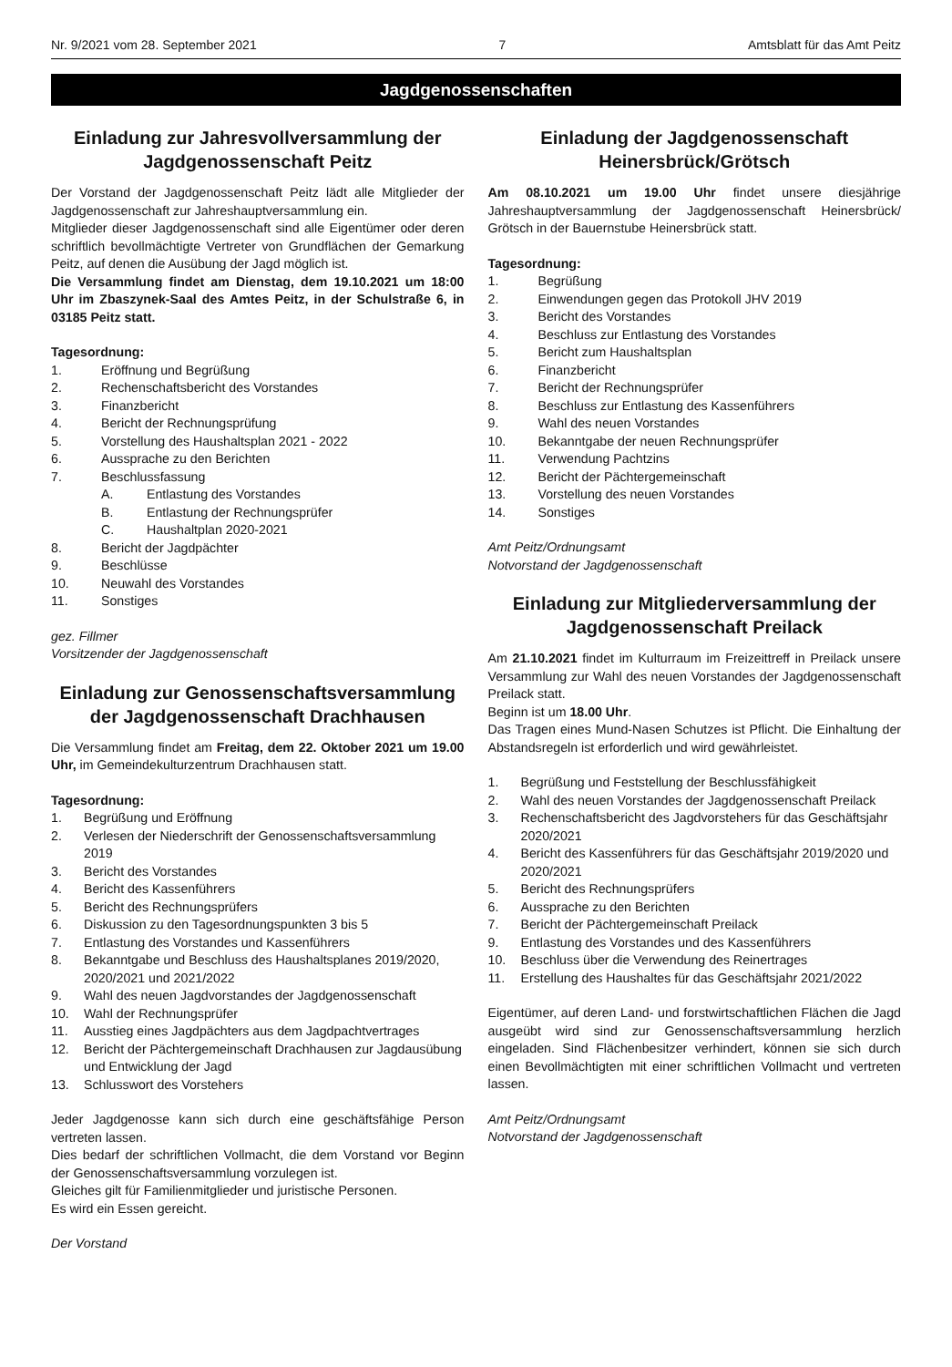Nr. 9/2021 vom 28. September 2021 7 Amtsblatt für das Amt Peitz
Jagdgenossenschaften
Einladung zur Jahresvollversammlung der Jagdgenossenschaft Peitz
Der Vorstand der Jagdgenossenschaft Peitz lädt alle Mitglieder der Jagdgenossenschaft zur Jahreshauptversammlung ein.
Mitglieder dieser Jagdgenossenschaft sind alle Eigentümer oder deren schriftlich bevollmächtigte Vertreter von Grundflächen der Gemarkung Peitz, auf denen die Ausübung der Jagd möglich ist.
Die Versammlung findet am Dienstag, dem 19.10.2021 um 18:00 Uhr im Zbaszynek-Saal des Amtes Peitz, in der Schulstraße 6, in 03185 Peitz statt.
Tagesordnung:
1. Eröffnung und Begrüßung
2. Rechenschaftsbericht des Vorstandes
3. Finanzbericht
4. Bericht der Rechnungsprüfung
5. Vorstellung des Haushaltsplan 2021 - 2022
6. Aussprache zu den Berichten
7. Beschlussfassung
A. Entlastung des Vorstandes
B. Entlastung der Rechnungsprüfer
C. Haushaltplan 2020-2021
8. Bericht der Jagdpächter
9. Beschlüsse
10. Neuwahl des Vorstandes
11. Sonstiges
gez. Fillmer
Vorsitzender der Jagdgenossenschaft
Einladung zur Genossenschaftsversammlung der Jagdgenossenschaft Drachhausen
Die Versammlung findet am Freitag, dem 22. Oktober 2021 um 19.00 Uhr, im Gemeindekulturzentrum Drachhausen statt.
Tagesordnung:
1. Begrüßung und Eröffnung
2. Verlesen der Niederschrift der Genossenschaftsversammlung 2019
3. Bericht des Vorstandes
4. Bericht des Kassenführers
5. Bericht des Rechnungsprüfers
6. Diskussion zu den Tagesordnungspunkten 3 bis 5
7. Entlastung des Vorstandes und Kassenführers
8. Bekanntgabe und Beschluss des Haushaltsplanes 2019/2020, 2020/2021 und 2021/2022
9. Wahl des neuen Jagdvorstandes der Jagdgenossenschaft
10. Wahl der Rechnungsprüfer
11. Ausstieg eines Jagdpächters aus dem Jagdpachtvertrages
12. Bericht der Pächtergemeinschaft Drachhausen zur Jagdausübung und Entwicklung der Jagd
13. Schlusswort des Vorstehers
Jeder Jagdgenosse kann sich durch eine geschäftsfähige Person vertreten lassen.
Dies bedarf der schriftlichen Vollmacht, die dem Vorstand vor Beginn der Genossenschaftsversammlung vorzulegen ist.
Gleiches gilt für Familienmitglieder und juristische Personen.
Es wird ein Essen gereicht.
Der Vorstand
Einladung der Jagdgenossenschaft Heinersbrück/Grötsch
Am 08.10.2021 um 19.00 Uhr findet unsere diesjährige Jahreshauptversammlung der Jagdgenossenschaft Heinersbrück/ Grötsch in der Bauernstube Heinersbrück statt.
Tagesordnung:
1. Begrüßung
2. Einwendungen gegen das Protokoll JHV 2019
3. Bericht des Vorstandes
4. Beschluss zur Entlastung des Vorstandes
5. Bericht zum Haushaltsplan
6. Finanzbericht
7. Bericht der Rechnungsprüfer
8. Beschluss zur Entlastung des Kassenführers
9. Wahl des neuen Vorstandes
10. Bekanntgabe der neuen Rechnungsprüfer
11. Verwendung Pachtzins
12. Bericht der Pächtergemeinschaft
13. Vorstellung des neuen Vorstandes
14. Sonstiges
Amt Peitz/Ordnungsamt
Notvorstand der Jagdgenossenschaft
Einladung zur Mitgliederversammlung der Jagdgenossenschaft Preilack
Am 21.10.2021 findet im Kulturraum im Freizeittreff in Preilack unsere Versammlung zur Wahl des neuen Vorstandes der Jagdgenossenschaft Preilack statt.
Beginn ist um 18.00 Uhr.
Das Tragen eines Mund-Nasen Schutzes ist Pflicht. Die Einhaltung der Abstandsregeln ist erforderlich und wird gewährleistet.
1. Begrüßung und Feststellung der Beschlussfähigkeit
2. Wahl des neuen Vorstandes der Jagdgenossenschaft Preilack
3. Rechenschaftsbericht des Jagdvorstehers für das Geschäftsjahr 2020/2021
4. Bericht des Kassenführers für das Geschäftsjahr 2019/2020 und 2020/2021
5. Bericht des Rechnungsprüfers
6. Aussprache zu den Berichten
7. Bericht der Pächtergemeinschaft Preilack
9. Entlastung des Vorstandes und des Kassenführers
10. Beschluss über die Verwendung des Reinertrages
11. Erstellung des Haushaltes für das Geschäftsjahr 2021/2022
Eigentümer, auf deren Land- und forstwirtschaftlichen Flächen die Jagd ausgeübt wird sind zur Genossenschaftsversammlung herzlich eingeladen. Sind Flächenbesitzer verhindert, können sie sich durch einen Bevollmächtigten mit einer schriftlichen Vollmacht und vertreten lassen.
Amt Peitz/Ordnungsamt
Notvorstand der Jagdgenossenschaft